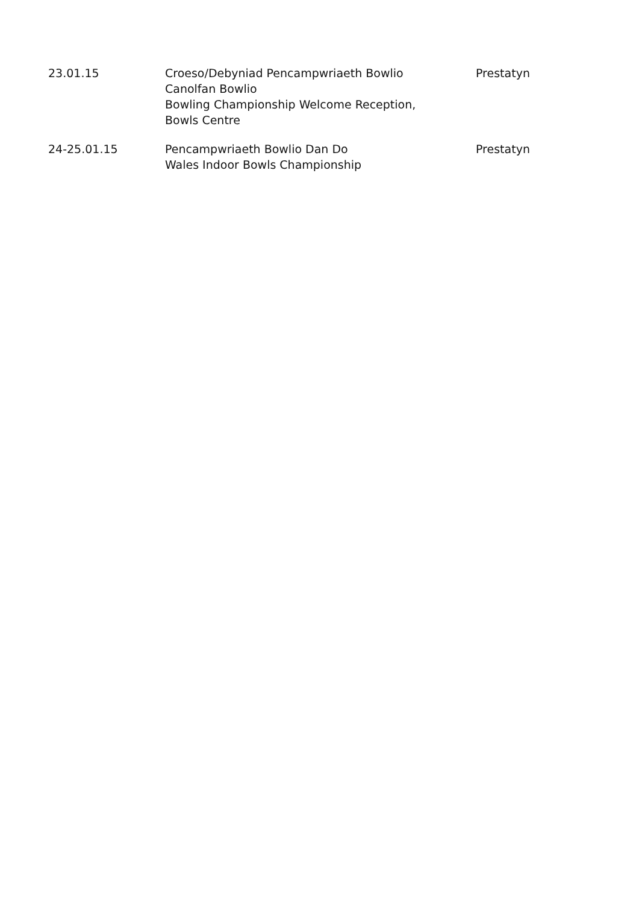| 23.01.15 | Croeso/Debyniad Pencampwriaeth Bowlio Canolfan Bowlio Bowling Championship Welcome Reception, Bowls Centre | Prestatyn |
| 24-25.01.15 | Pencampwriaeth Bowlio Dan Do Wales Indoor Bowls Championship | Prestatyn |